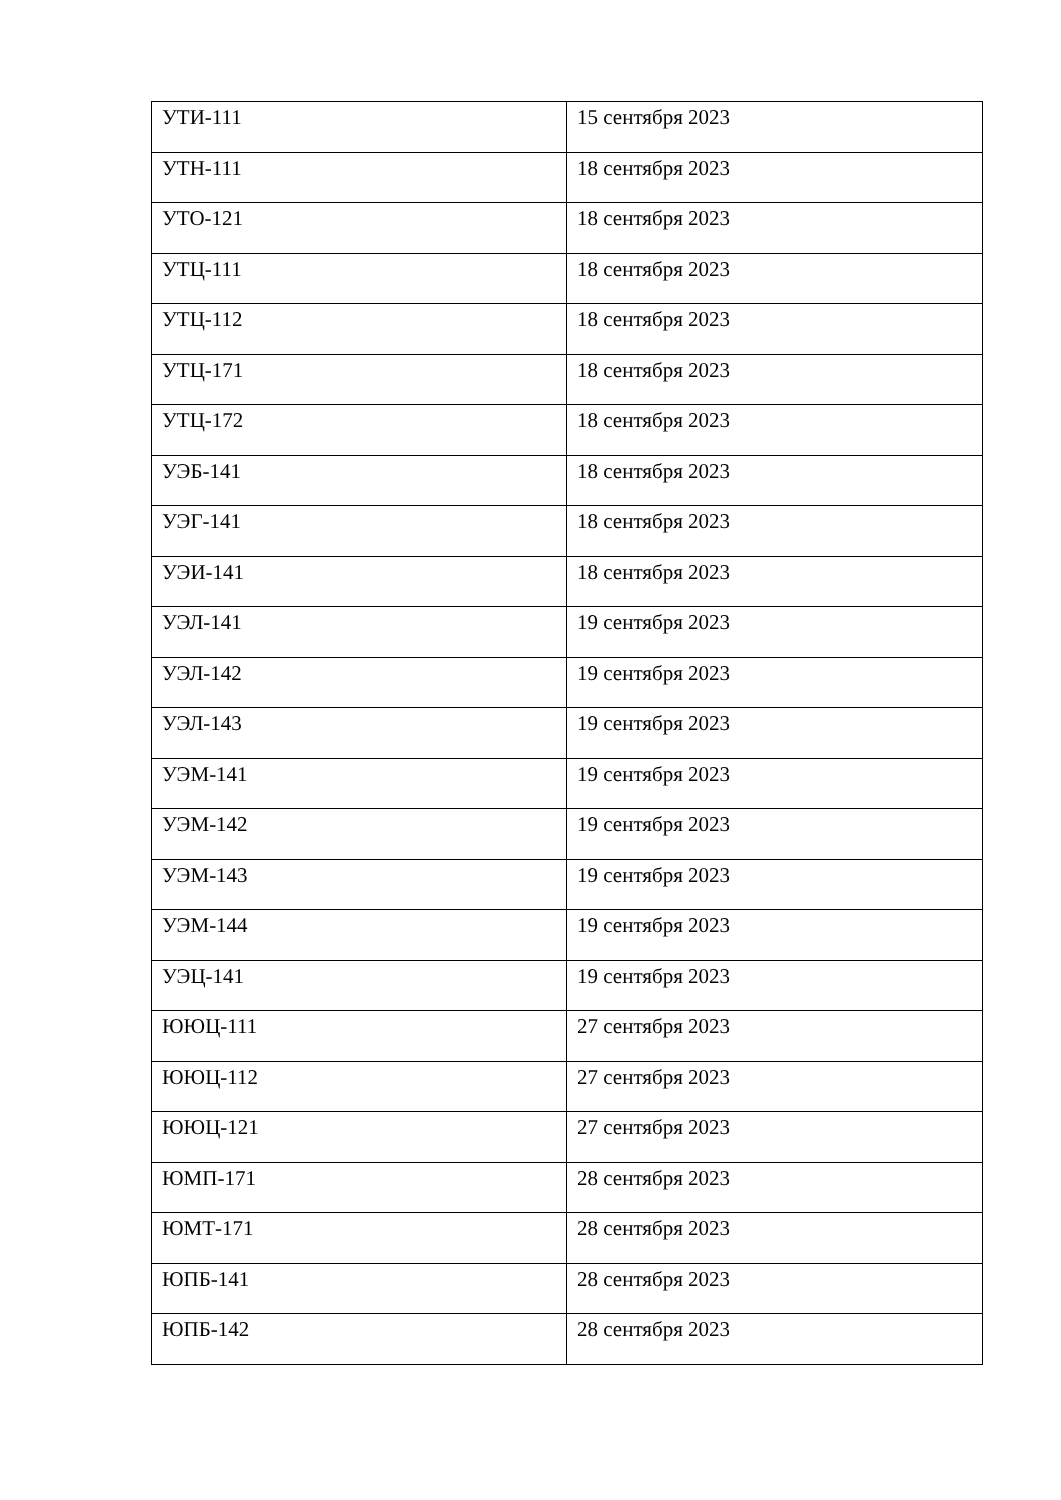| УТИ-111 | 15 сентября 2023 |
| УТН-111 | 18 сентября 2023 |
| УТО-121 | 18 сентября 2023 |
| УТЦ-111 | 18 сентября 2023 |
| УТЦ-112 | 18 сентября 2023 |
| УТЦ-171 | 18 сентября 2023 |
| УТЦ-172 | 18 сентября 2023 |
| УЭБ-141 | 18 сентября 2023 |
| УЭГ-141 | 18 сентября 2023 |
| УЭИ-141 | 18 сентября 2023 |
| УЭЛ-141 | 19 сентября 2023 |
| УЭЛ-142 | 19 сентября 2023 |
| УЭЛ-143 | 19 сентября 2023 |
| УЭМ-141 | 19 сентября 2023 |
| УЭМ-142 | 19 сентября 2023 |
| УЭМ-143 | 19 сентября 2023 |
| УЭМ-144 | 19 сентября 2023 |
| УЭЦ-141 | 19 сентября 2023 |
| ЮЮЦ-111 | 27 сентября 2023 |
| ЮЮЦ-112 | 27 сентября 2023 |
| ЮЮЦ-121 | 27 сентября 2023 |
| ЮМП-171 | 28 сентября 2023 |
| ЮМТ-171 | 28 сентября 2023 |
| ЮПБ-141 | 28 сентября 2023 |
| ЮПБ-142 | 28 сентября 2023 |